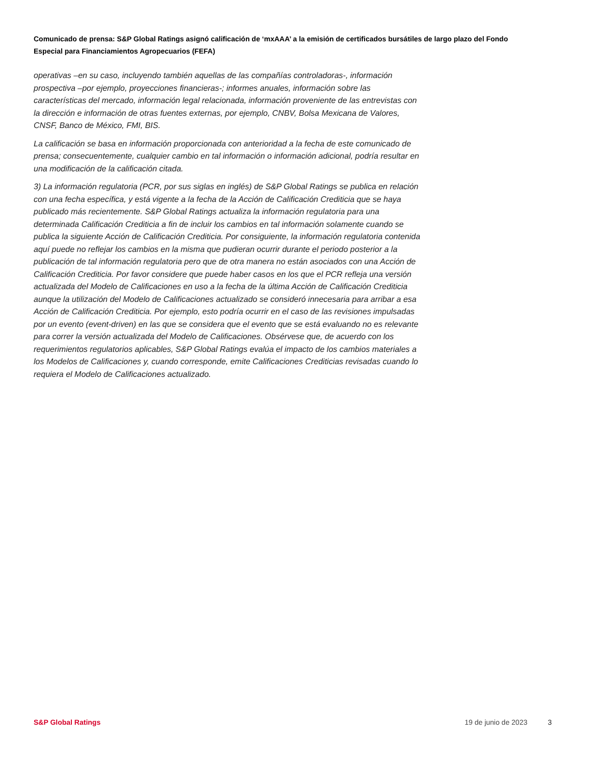Comunicado de prensa: S&P Global Ratings asignó calificación de ‘mxAAA’ a la emisión de certificados bursátiles de largo plazo del Fondo Especial para Financiamientos Agropecuarios (FEFA)
operativas –en su caso, incluyendo también aquellas de las compañías controladoras-, información prospectiva –por ejemplo, proyecciones financieras-; informes anuales, información sobre las características del mercado, información legal relacionada, información proveniente de las entrevistas con la dirección e información de otras fuentes externas, por ejemplo, CNBV, Bolsa Mexicana de Valores, CNSF, Banco de México, FMI, BIS.
La calificación se basa en información proporcionada con anterioridad a la fecha de este comunicado de prensa; consecuentemente, cualquier cambio en tal información o información adicional, podría resultar en una modificación de la calificación citada.
3) La información regulatoria (PCR, por sus siglas en inglés) de S&P Global Ratings se publica en relación con una fecha específica, y está vigente a la fecha de la Acción de Calificación Crediticia que se haya publicado más recientemente. S&P Global Ratings actualiza la información regulatoria para una determinada Calificación Crediticia a fin de incluir los cambios en tal información solamente cuando se publica la siguiente Acción de Calificación Crediticia. Por consiguiente, la información regulatoria contenida aquí puede no reflejar los cambios en la misma que pudieran ocurrir durante el periodo posterior a la publicación de tal información regulatoria pero que de otra manera no están asociados con una Acción de Calificación Crediticia. Por favor considere que puede haber casos en los que el PCR refleja una versión actualizada del Modelo de Calificaciones en uso a la fecha de la última Acción de Calificación Crediticia aunque la utilización del Modelo de Calificaciones actualizado se consideró innecesaria para arribar a esa Acción de Calificación Crediticia. Por ejemplo, esto podría ocurrir en el caso de las revisiones impulsadas por un evento (event-driven) en las que se considera que el evento que se está evaluando no es relevante para correr la versión actualizada del Modelo de Calificaciones. Obsérvese que, de acuerdo con los requerimientos regulatorios aplicables, S&P Global Ratings evalúa el impacto de los cambios materiales a los Modelos de Calificaciones y, cuando corresponde, emite Calificaciones Crediticias revisadas cuando lo requiera el Modelo de Calificaciones actualizado.
S&P Global Ratings 19 de junio de 2023 3